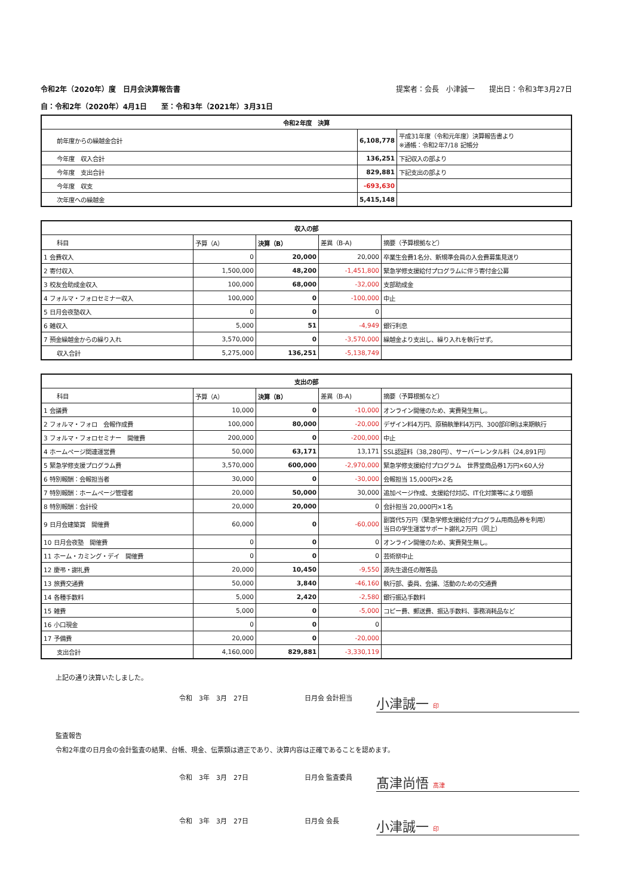令和2年（2020年）度　日月会決算報告書 提案者：会長　小津誠一　　提出日：令和3年3月27日
自：令和2年（2020年）4月1日　　至：令和3年（2021年）3月31日
| 令和2年度 決算 | | |
| --- | --- | --- |
| 前年度からの繰越金合計 | 6,108,778 | 平成31年度（令和元年度）決算報告書より ※通帳：令和2年7/18 記帳分 |
| 今年度 収入合計 | 136,251 | 下記収入の部より |
| 今年度 支出合計 | 829,881 | 下記支出の部より |
| 今年度 収支 | -693,630 | |
| 次年度への繰越金 | 5,415,148 | |
| 収入の部 | | | | |
| --- | --- | --- | --- | --- |
| 科目 | 予算（A） | 決算（B） | 差異（B-A) | 摘要（予算根拠など） |
| 1 会費収入 | 0 | 20,000 | 20,000 | 卒業生会費1名分、新規準会員の入会費募集見送り |
| 2 寄付収入 | 1,500,000 | 48,200 | -1,451,800 | 緊急学修支援給付プログラムに伴う寄付金公募 |
| 3 校友会助成金収入 | 100,000 | 68,000 | -32,000 | 支部助成金 |
| 4 フォルマ・フォロセミナー収入 | 100,000 | 0 | -100,000 | 中止 |
| 5 日月会夜塾収入 | 0 | 0 | 0 | |
| 6 雑収入 | 5,000 | 51 | -4,949 | 銀行利息 |
| 7 預金繰越金からの繰り入れ | 3,570,000 | 0 | -3,570,000 | 繰越金より支出し、繰り入れを執行せず。 |
| 収入合計 | 5,275,000 | 136,251 | -5,138,749 | |
| 支出の部 | | | | |
| --- | --- | --- | --- | --- |
| 科目 | 予算（A） | 決算（B） | 差異（B-A) | 摘要（予算根拠など） |
| 1 会議費 | 10,000 | 0 | -10,000 | オンライン開催のため、実費発生無し。 |
| 2 フォルマ・フォロ 会報作成費 | 100,000 | 80,000 | -20,000 | デザイン料4万円、原稿執筆料4万円、300部印刷は来期執行 |
| 3 フォルマ・フォロセミナー 開催費 | 200,000 | 0 | -200,000 | 中止 |
| 4 ホームページ関連運営費 | 50,000 | 63,171 | 13,171 | SSL認証料（38,280円）、サーバーレンタル料（24,891円） |
| 5 緊急学修支援プログラム費 | 3,570,000 | 600,000 | -2,970,000 | 緊急学修支援給付プログラム 世界堂商品券1万円×60人分 |
| 6 特別報酬：会報担当者 | 30,000 | 0 | -30,000 | 会報担当 15,000円×2名 |
| 7 特別報酬：ホームページ管理者 | 20,000 | 50,000 | 30,000 | 追加ページ作成、支援給付対応、IT化対策等により増額 |
| 8 特別報酬：会計役 | 20,000 | 20,000 | 0 | 会計担当 20,000円×1名 |
| 9 日月会建築賞 開催費 | 60,000 | 0 | -60,000 | 副賞代5万円（緊急学修支援給付プログラム用商品券を利用） 当日の学生運営サポート謝礼2万円（同上） |
| 10 日月会夜塾 開催費 | 0 | 0 | 0 | オンライン開催のため、実費発生無し。 |
| 11 ホーム・カミング・デイ 開催費 | 0 | 0 | 0 | 芸術祭中止 |
| 12 慶弔・謝礼費 | 20,000 | 10,450 | -9,550 | 源先生退任の贈答品 |
| 13 旅費交通費 | 50,000 | 3,840 | -46,160 | 執行部、委員、会議、活動のための交通費 |
| 14 各種手数料 | 5,000 | 2,420 | -2,580 | 銀行振込手数料 |
| 15 雑費 | 5,000 | 0 | -5,000 | コピー費、郵送費、振込手数料、事務消耗品など |
| 16 小口現金 | 0 | 0 | 0 | |
| 17 予備費 | 20,000 | 0 | -20,000 | |
| 支出合計 | 4,160,000 | 829,881 | -3,330,119 | |
上記の通り決算いたしました。
令和　3年　3月　27日 日月会 会計担当 小津誠一 印
監査報告
令和2年度の日月会の会計監査の結果、台帳、現金、伝票類は適正であり、決算内容は正確であることを認めます。
令和　3年　3月　27日 日月会 監査委員 髙津尚悟 髙津
令和　3年　3月　27日 日月会 会長 小津誠一 印